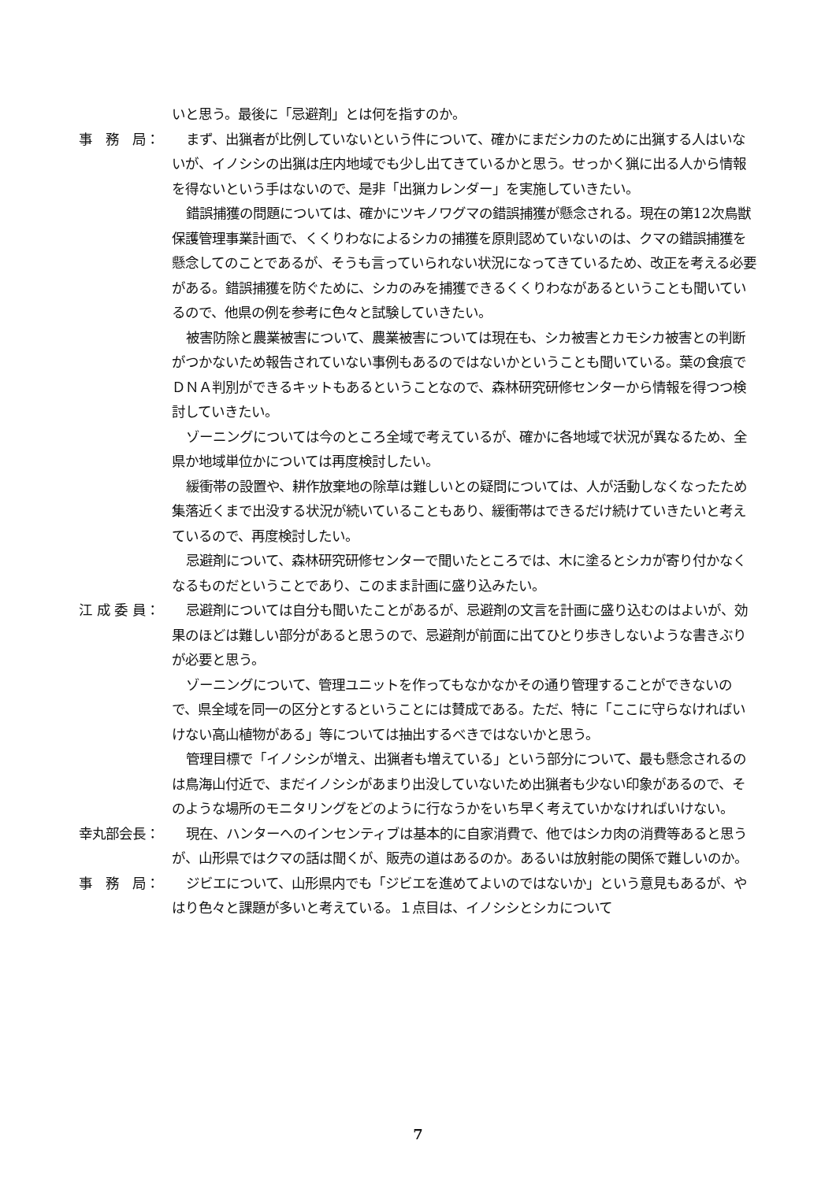いと思う。最後に「忌避剤」とは何を指すのか。
事　務　局： まず、出猟者が比例していないという件について、確かにまだシカのために出猟する人はいないが、イノシシの出猟は庄内地域でも少し出てきているかと思う。せっかく猟に出る人から情報を得ないという手はないので、是非「出猟カレンダー」を実施していきたい。
錯誤捕獲の問題については、確かにツキノワグマの錯誤捕獲が懸念される。現在の第12次鳥獣保護管理事業計画で、くくりわなによるシカの捕獲を原則認めていないのは、クマの錯誤捕獲を懸念してのことであるが、そうも言っていられない状況になってきているため、改正を考える必要がある。錯誤捕獲を防ぐために、シカのみを捕獲できるくくりわながあるということも聞いているので、他県の例を参考に色々と試験していきたい。
被害防除と農業被害について、農業被害については現在も、シカ被害とカモシカ被害との判断がつかないため報告されていない事例もあるのではないかということも聞いている。葉の食痕でＤＮＡ判別ができるキットもあるということなので、森林研究研修センターから情報を得つつ検討していきたい。
ゾーニングについては今のところ全域で考えているが、確かに各地域で状況が異なるため、全県か地域単位かについては再度検討したい。
緩衝帯の設置や、耕作放棄地の除草は難しいとの疑問については、人が活動しなくなったため集落近くまで出没する状況が続いていることもあり、緩衝帯はできるだけ続けていきたいと考えているので、再度検討したい。
忌避剤について、森林研究研修センターで聞いたところでは、木に塗るとシカが寄り付かなくなるものだということであり、このまま計画に盛り込みたい。
江 成 委 員：
忌避剤については自分も聞いたことがあるが、忌避剤の文言を計画に盛り込むのはよいが、効果のほどは難しい部分があると思うので、忌避剤が前面に出てひとり歩きしないような書きぶりが必要と思う。
ゾーニングについて、管理ユニットを作ってもなかなかその通り管理することができないので、県全域を同一の区分とするということには賛成である。ただ、特に「ここに守らなければいけない高山植物がある」等については抽出するべきではないかと思う。
管理目標で「イノシシが増え、出猟者も増えている」という部分について、最も懸念されるのは鳥海山付近で、まだイノシシがあまり出没していないため出猟者も少ない印象があるので、そのような場所のモニタリングをどのように行なうかをいち早く考えていかなければいけない。
幸丸部会長： 現在、ハンターへのインセンティブは基本的に自家消費で、他ではシカ肉の消費等あると思うが、山形県ではクマの話は聞くが、販売の道はあるのか。あるいは放射能の関係で難しいのか。
事　務　局： ジビエについて、山形県内でも「ジビエを進めてよいのではないか」という意見もあるが、やはり色々と課題が多いと考えている。１点目は、イノシシとシカについて
7